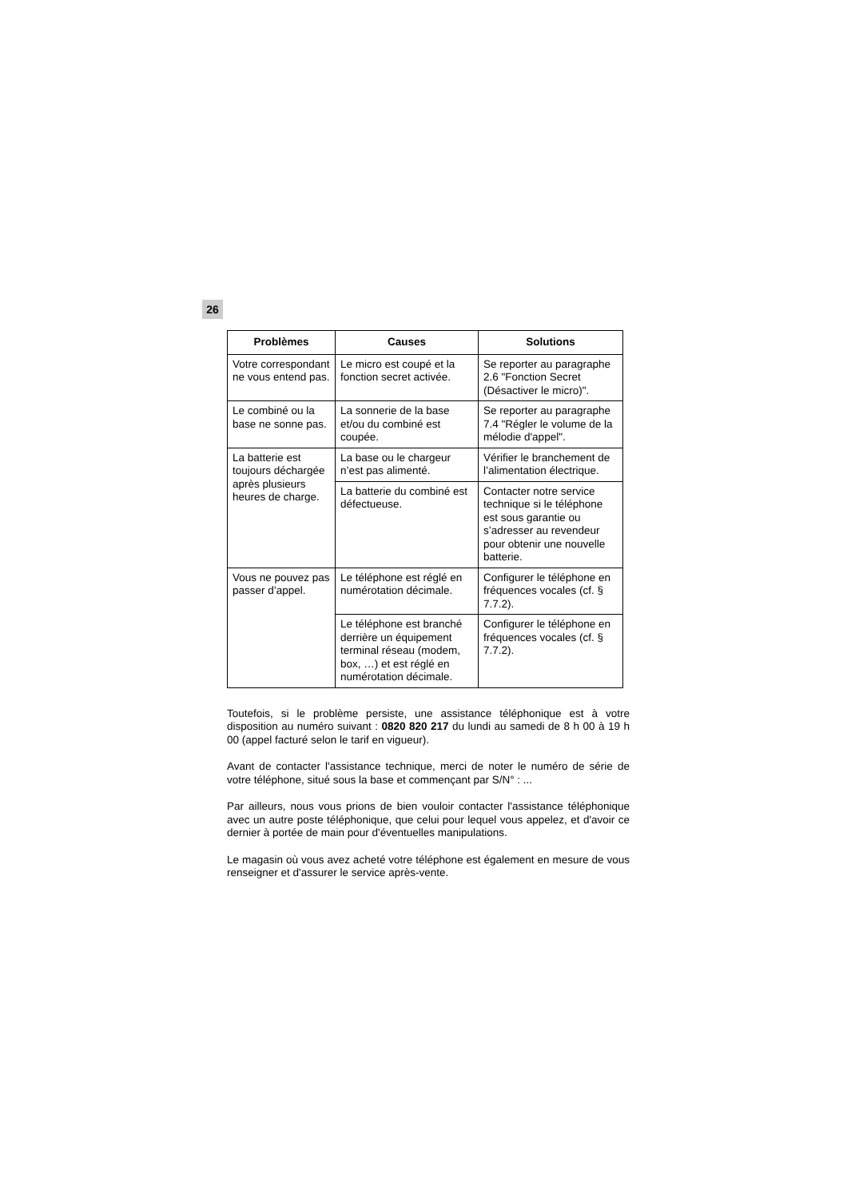26
| Problèmes | Causes | Solutions |
| --- | --- | --- |
| Votre correspondant ne vous entend pas. | Le micro est coupé et la fonction secret activée. | Se reporter au paragraphe 2.6 "Fonction Secret (Désactiver le micro)". |
| Le combiné ou la base ne sonne pas. | La sonnerie de la base et/ou du combiné est coupée. | Se reporter au paragraphe 7.4 "Régler le volume de la mélodie d'appel". |
| La batterie est toujours déchargée après plusieurs heures de charge. | La base ou le chargeur n’est pas alimenté. | Vérifier le branchement de l’alimentation électrique. |
| | La batterie du combiné est défectueuse. | Contacter notre service technique si le téléphone est sous garantie ou s’adresser au revendeur pour obtenir une nouvelle batterie. |
| Vous ne pouvez pas passer d’appel. | Le téléphone est réglé en numérotation décimale. | Configurer le téléphone en fréquences vocales (cf. § 7.7.2). |
| | Le téléphone est branché derrière un équipement terminal réseau (modem, box, …) et est réglé en numérotation décimale. | Configurer le téléphone en fréquences vocales (cf. § 7.7.2). |
Toutefois, si le problème persiste, une assistance téléphonique est à votre disposition au numéro suivant : 0820 820 217 du lundi au samedi de 8 h 00 à 19 h 00 (appel facturé selon le tarif en vigueur).
Avant de contacter l'assistance technique, merci de noter le numéro de série de votre téléphone, situé sous la base et commençant par S/N° : ...
Par ailleurs, nous vous prions de bien vouloir contacter l'assistance téléphonique avec un autre poste téléphonique, que celui pour lequel vous appelez, et d'avoir ce dernier à portée de main pour d'éventuelles manipulations.
Le magasin où vous avez acheté votre téléphone est également en mesure de vous renseigner et d'assurer le service après-vente.